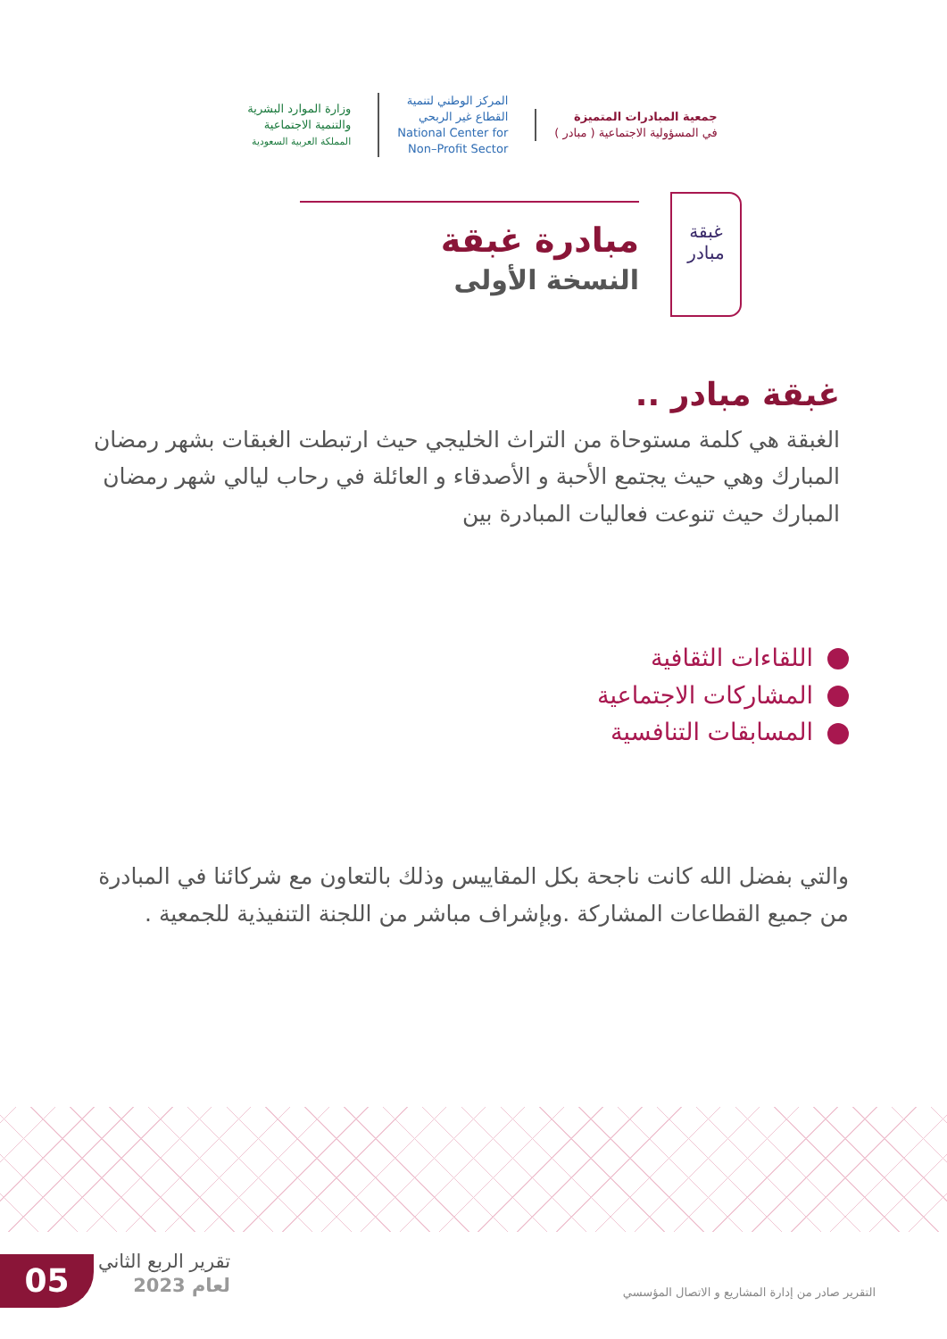جمعية المبادرات المتميزة
في المسؤولية الاجتماعية ( مبادر )
المركز الوطني لتنمية
القطاع غير الربحي
National Center for
Non–Profit Sector
وزارة الموارد البشرية
والتنمية الاجتماعية
المملكة العربية السعودية
غبقة
مبادر
مبادرة غبقة
النسخة الأولى
غبقة مبادر ..
الغبقة هي كلمة مستوحاة من التراث الخليجي حيث ارتبطت الغبقات بشهر رمضان المبارك وهي حيث يجتمع الأحبة و الأصدقاء و العائلة في رحاب ليالي شهر رمضان المبارك حيث تنوعت فعاليات المبادرة بين
اللقاءات الثقافية
المشاركات الاجتماعية
المسابقات التنافسية
والتي بفضل الله كانت ناجحة بكل المقاييس وذلك بالتعاون مع شركائنا في المبادرة من جميع القطاعات المشاركة .وبإشراف مباشر من اللجنة التنفيذية للجمعية .
05
تقرير الربع الثاني
لعام 2023
التقرير صادر من إدارة المشاريع و الاتصال المؤسسي